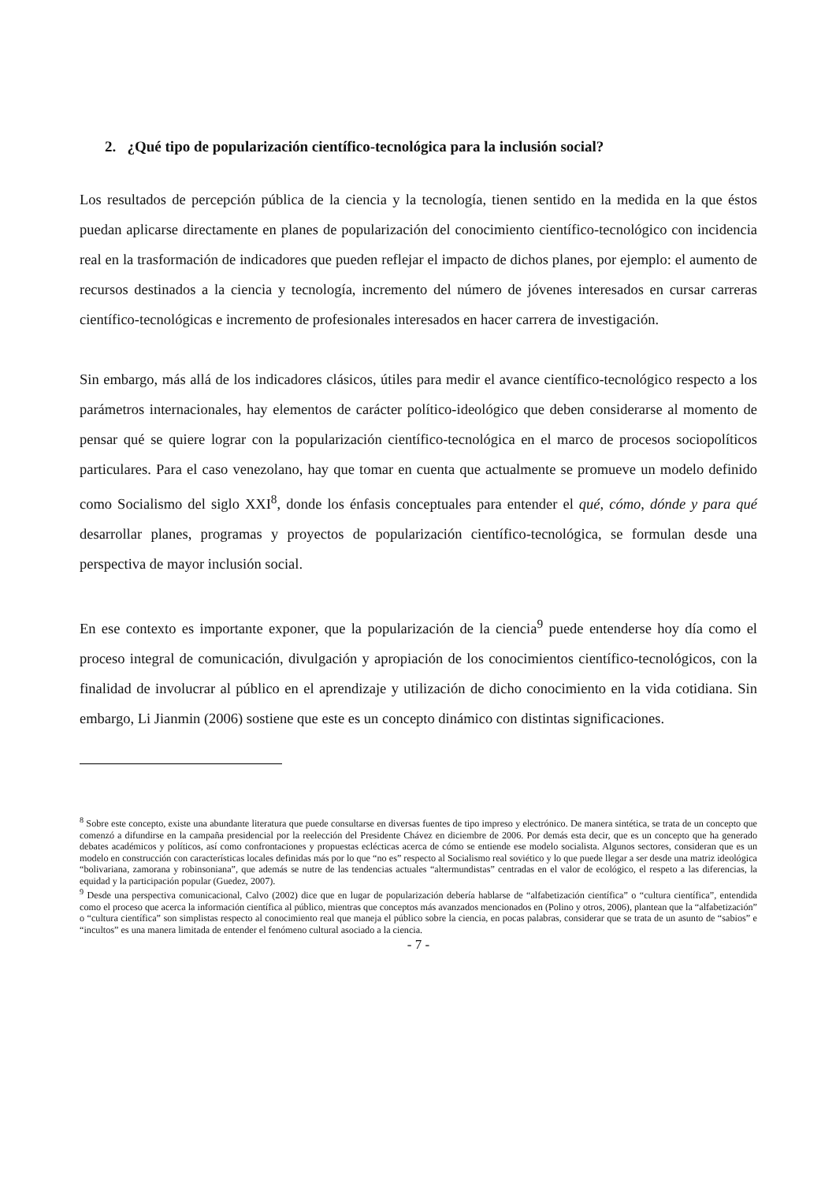2. ¿Qué tipo de popularización científico-tecnológica para la inclusión social?
Los resultados de percepción pública de la ciencia y la tecnología, tienen sentido en la medida en la que éstos puedan aplicarse directamente en planes de popularización del conocimiento científico-tecnológico con incidencia real en la trasformación de indicadores que pueden reflejar el impacto de dichos planes, por ejemplo: el aumento de recursos destinados a la ciencia y tecnología, incremento del número de jóvenes interesados en cursar carreras científico-tecnológicas e incremento de profesionales interesados en hacer carrera de investigación.
Sin embargo, más allá de los indicadores clásicos, útiles para medir el avance científico-tecnológico respecto a los parámetros internacionales, hay elementos de carácter político-ideológico que deben considerarse al momento de pensar qué se quiere lograr con la popularización científico-tecnológica en el marco de procesos sociopolíticos particulares. Para el caso venezolano, hay que tomar en cuenta que actualmente se promueve un modelo definido como Socialismo del siglo XXI<sup>8</sup>, donde los énfasis conceptuales para entender el qué, cómo, dónde y para qué desarrollar planes, programas y proyectos de popularización científico-tecnológica, se formulan desde una perspectiva de mayor inclusión social.
En ese contexto es importante exponer, que la popularización de la ciencia<sup>9</sup> puede entenderse hoy día como el proceso integral de comunicación, divulgación y apropiación de los conocimientos científico-tecnológicos, con la finalidad de involucrar al público en el aprendizaje y utilización de dicho conocimiento en la vida cotidiana. Sin embargo, Li Jianmin (2006) sostiene que este es un concepto dinámico con distintas significaciones.
<sup>8</sup> Sobre este concepto, existe una abundante literatura que puede consultarse en diversas fuentes de tipo impreso y electrónico. De manera sintética, se trata de un concepto que comenzó a difundirse en la campaña presidencial por la reelección del Presidente Chávez en diciembre de 2006. Por demás esta decir, que es un concepto que ha generado debates académicos y políticos, así como confrontaciones y propuestas eclécticas acerca de cómo se entiende ese modelo socialista. Algunos sectores, consideran que es un modelo en construcción con características locales definidas más por lo que “no es” respecto al Socialismo real soviético y lo que puede llegar a ser desde una matriz ideológica “bolivariana, zamorana y robinsoniana”, que además se nutre de las tendencias actuales “altermundistas” centradas en el valor de ecológico, el respeto a las diferencias, la equidad y la participación popular (Guedez, 2007).
<sup>9</sup> Desde una perspectiva comunicacional, Calvo (2002) dice que en lugar de popularización debería hablarse de “alfabetización científica” o “cultura científica”, entendida como el proceso que acerca la información científica al público, mientras que conceptos más avanzados mencionados en (Polino y otros, 2006), plantean que la “alfabetización” o “cultura científica” son simplistas respecto al conocimiento real que maneja el público sobre la ciencia, en pocas palabras, considerar que se trata de un asunto de “sabios” e “incultos” es una manera limitada de entender el fenómeno cultural asociado a la ciencia.
- 7 -